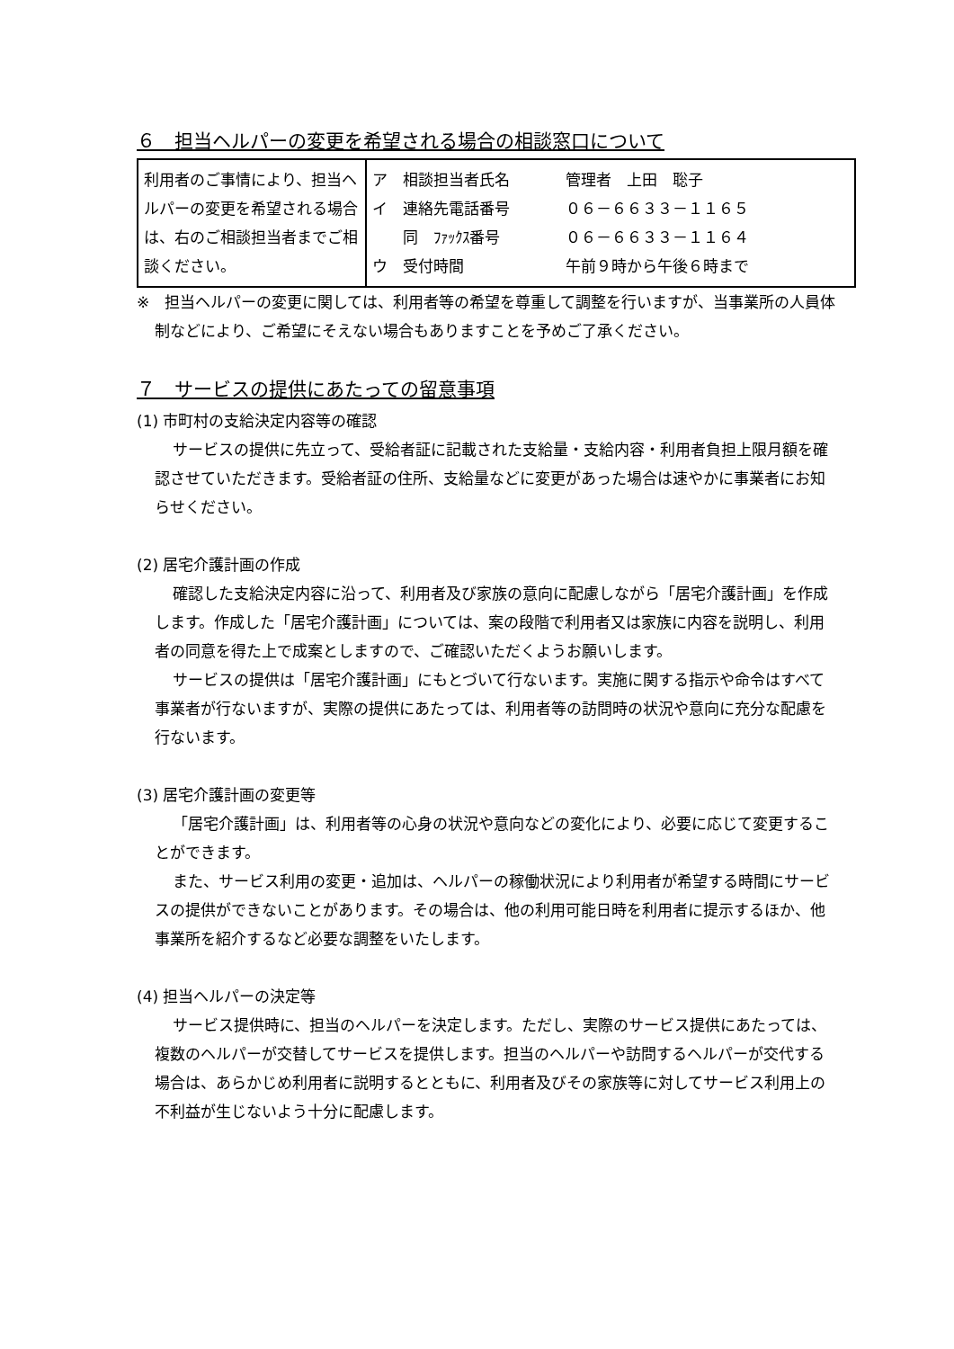６　担当ヘルパーの変更を希望される場合の相談窓口について
| 利用者のご事情により、担当ヘルパーの変更を希望される場合は、右のご相談担当者までご相談ください。 | / ア 相談担当者氏名 / 管理者 上田 聡子 / / イ 連絡先電話番号 / ０６－６６３３－１１６５ / / 同 ﾌｧｯｸｽ番号 / ０６－６６３３－１１６４ / / ウ 受付時間 / 午前９時から午後６時まで / |
※　担当ヘルパーの変更に関しては、利用者等の希望を尊重して調整を行いますが、当事業所の人員体制などにより、ご希望にそえない場合もありますことを予めご了承ください。
７　サービスの提供にあたっての留意事項
(1) 市町村の支給決定内容等の確認
サービスの提供に先立って、受給者証に記載された支給量・支給内容・利用者負担上限月額を確認させていただきます。受給者証の住所、支給量などに変更があった場合は速やかに事業者にお知らせください。
(2) 居宅介護計画の作成
確認した支給決定内容に沿って、利用者及び家族の意向に配慮しながら「居宅介護計画」を作成します。作成した「居宅介護計画」については、案の段階で利用者又は家族に内容を説明し、利用者の同意を得た上で成案としますので、ご確認いただくようお願いします。
サービスの提供は「居宅介護計画」にもとづいて行ないます。実施に関する指示や命令はすべて事業者が行ないますが、実際の提供にあたっては、利用者等の訪問時の状況や意向に充分な配慮を行ないます。
(3) 居宅介護計画の変更等
「居宅介護計画」は、利用者等の心身の状況や意向などの変化により、必要に応じて変更することができます。
また、サービス利用の変更・追加は、ヘルパーの稼働状況により利用者が希望する時間にサービスの提供ができないことがあります。その場合は、他の利用可能日時を利用者に提示するほか、他事業所を紹介するなど必要な調整をいたします。
(4) 担当ヘルパーの決定等
サービス提供時に、担当のヘルパーを決定します。ただし、実際のサービス提供にあたっては、複数のヘルパーが交替してサービスを提供します。担当のヘルパーや訪問するヘルパーが交代する場合は、あらかじめ利用者に説明するとともに、利用者及びその家族等に対してサービス利用上の不利益が生じないよう十分に配慮します。